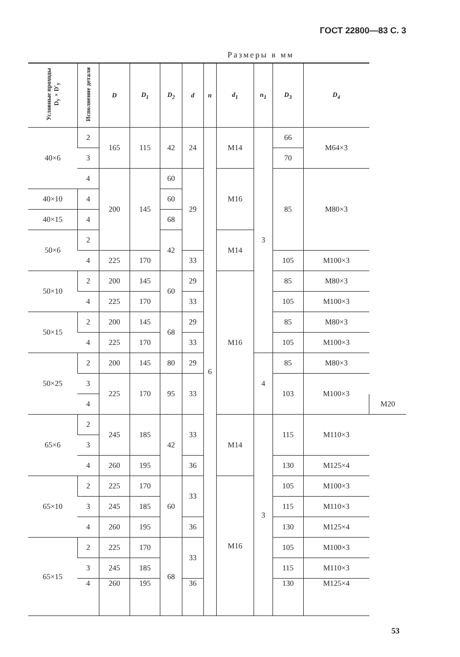ГОСТ 22800—83 С. 3
Размеры в мм
| Условные проходы D<sub>y</sub>×D'<sub>y</sub> | Исполнение детали | D | D<sub>1</sub> | D<sub>2</sub> | d | n | d<sub>1</sub> | n<sub>1</sub> | D<sub>3</sub> | D<sub>4</sub> | |
| --- | --- | --- | --- | --- | --- | --- | --- | --- | --- | --- | --- |
| 40×6 | 2 | 165 | 115 | 42 | 24 | 6 | M14 | 3 | 66 | M64×3 | |
| | 3 | | | | | | | | 70 | | |
| | 4 | 200 | 145 | 60 | 29 | | M16 | | 85 | M80×3 | |
| 40×10 | 4 | | | 60 | | | | | | | |
| 40×15 | 4 | | | 68 | | | | | | | |
| 50×6 | 2 | | | 42 | | | M14 | | | | |
| | 4 | 225 | 170 | | 33 | | | | 105 | M100×3 | |
| 50×10 | 2 | 200 | 145 | 60 | 29 | | M16 | | 85 | M80×3 | |
| | 4 | 225 | 170 | | 33 | | | | 105 | M100×3 | |
| 50×15 | 2 | 200 | 145 | 68 | 29 | | | | 85 | M80×3 | |
| | 4 | 225 | 170 | | 33 | | | | 105 | M100×3 | |
| 50×25 | 2 | 200 | 145 | 80 | 29 | | | 4 | 85 | M80×3 | |
| | 3 | 225 | 170 | 95 | 33 | | | | 103 | M100×3 | |
| | 4 | | | | | | | | | | M20 |
| 65×6 | 2 | 245 | 185 | 42 | 33 | | M14 | 3 | 115 | M110×3 | |
| | 3 | | | | | | | | | | |
| | 4 | 260 | 195 | | 36 | | | | 130 | M125×4 | |
| 65×10 | 2 | 225 | 170 | 60 | 33 | | M16 | | 105 | M100×3 | |
| | 3 | 245 | 185 | | | | | | 115 | M110×3 | |
| | 4 | 260 | 195 | | 36 | | | | 130 | M125×4 | |
| 65×15 | 2 | 225 | 170 | 68 | 33 | | | | 105 | M100×3 | |
| | 3 | 245 | 185 | | | | | | 115 | M110×3 | |
| | 4 | 260 | 195 | | 36 | | | | 130 | M125×4 | |
53